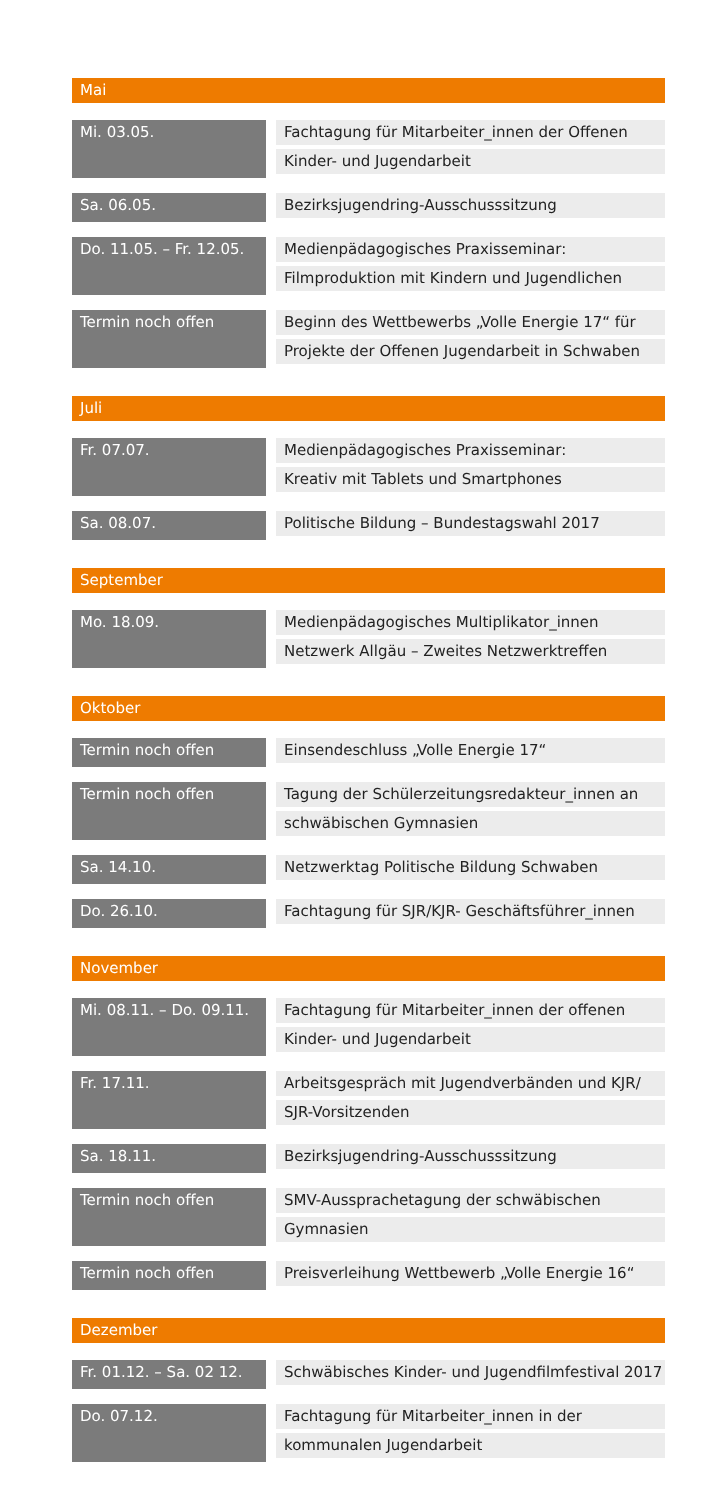Mai
| Mi. 03.05. | | Fachtagung für Mitarbeiter_innen der Offenen Kinder- und Jugendarbeit |
| Sa. 06.05. | | Bezirksjugendring-Ausschusssitzung |
| Do. 11.05. – Fr. 12.05. | | Medienpädagogisches Praxisseminar: Filmproduktion mit Kindern und Jugendlichen |
| Termin noch offen | | Beginn des Wettbewerbs „Volle Energie 17“ für Projekte der Offenen Jugendarbeit in Schwaben |
Juli
| Fr. 07.07. | | Medienpädagogisches Praxisseminar: Kreativ mit Tablets und Smartphones |
| Sa. 08.07. | | Politische Bildung – Bundestagswahl 2017 |
September
| Mo. 18.09. | | Medienpädagogisches Multiplikator_innen Netzwerk Allgäu – Zweites Netzwerktreffen |
Oktober
| Termin noch offen | | Einsendeschluss „Volle Energie 17“ |
| Termin noch offen | | Tagung der Schülerzeitungsredakteur_innen an schwäbischen Gymnasien |
| Sa. 14.10. | | Netzwerktag Politische Bildung Schwaben |
| Do. 26.10. | | Fachtagung für SJR/KJR- Geschäftsführer_innen |
November
| Mi. 08.11. – Do. 09.11. | | Fachtagung für Mitarbeiter_innen der offenen Kinder- und Jugendarbeit |
| Fr. 17.11. | | Arbeitsgespräch mit Jugendverbänden und KJR/ SJR-Vorsitzenden |
| Sa. 18.11. | | Bezirksjugendring-Ausschusssitzung |
| Termin noch offen | | SMV-Aussprachetagung der schwäbischen Gymnasien |
| Termin noch offen | | Preisverleihung Wettbewerb „Volle Energie 16“ |
Dezember
| Fr. 01.12. – Sa. 02 12. | | Schwäbisches Kinder- und Jugendfilmfestival 2017 |
| Do. 07.12. | | Fachtagung für Mitarbeiter_innen in der kommunalen Jugendarbeit |